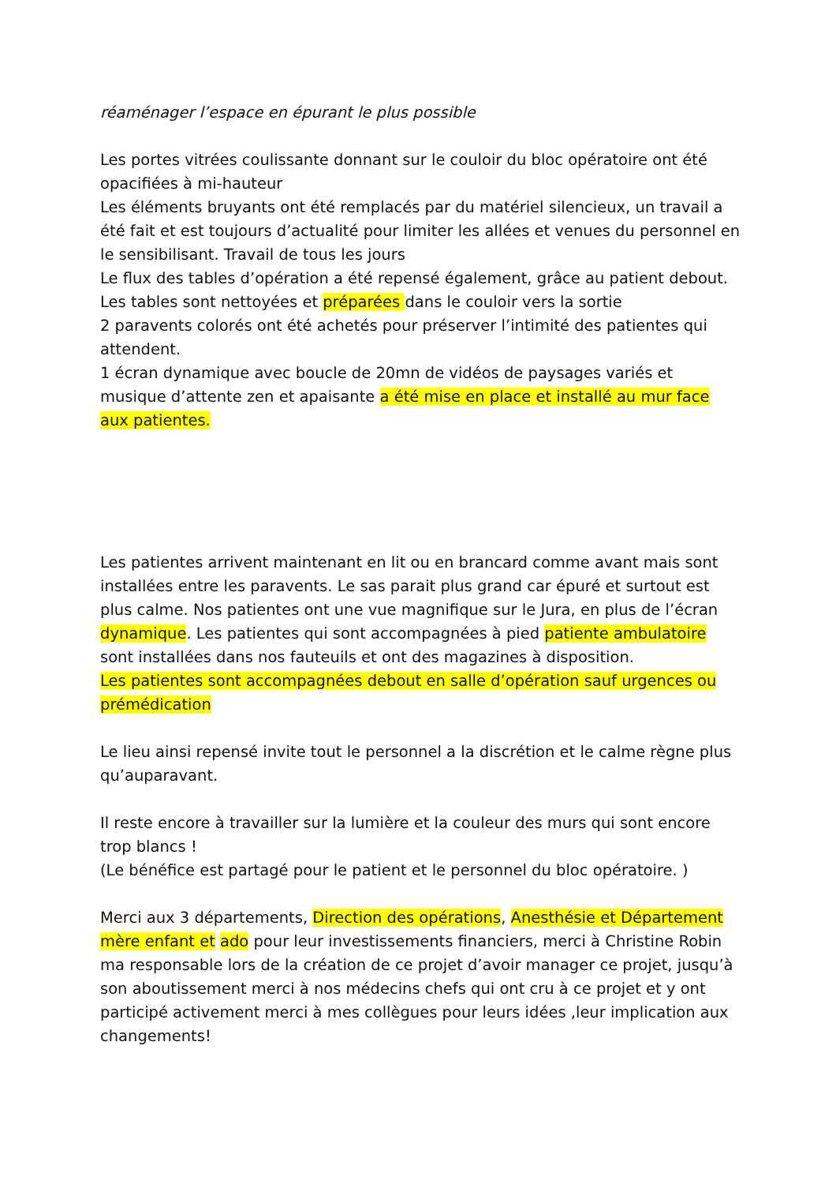réaménager l’espace en épurant le plus possible
Les portes vitrées coulissante donnant sur le couloir du bloc opératoire ont été opacifiées à mi-hauteur
Les éléments bruyants ont été remplacés par du matériel silencieux, un travail a été fait et est toujours d’actualité pour limiter les allées et venues du personnel en le sensibilisant. Travail de tous les jours
Le flux des tables d’opération a été repensé également, grâce au patient debout. Les tables sont nettoyées et préparées dans le couloir vers la sortie
2 paravents colorés ont été achetés pour préserver l’intimité des patientes qui attendent.
1 écran dynamique avec boucle de 20mn de vidéos de paysages variés et musique d’attente zen et apaisante a été mise en place et installé au mur face aux patientes.
Les patientes arrivent maintenant en lit ou en brancard comme avant mais sont installées entre les paravents. Le sas parait plus grand car épuré et surtout est plus calme. Nos patientes ont une vue magnifique sur le Jura, en plus de l’écran dynamique. Les patientes qui sont accompagnées à pied patiente ambulatoire sont installées dans nos fauteuils et ont des magazines à disposition.
Les patientes sont accompagnées debout en salle d’opération sauf urgences ou prémédication
Le lieu ainsi repensé invite tout le personnel a la discrétion et le calme règne plus qu’auparavant.
Il reste encore à travailler sur la lumière et la couleur des murs qui sont encore trop blancs !
(Le bénéfice est partagé pour le patient et le personnel du bloc opératoire. )
Merci aux 3 départements, Direction des opérations, Anesthésie et Département mère enfant et ado pour leur investissements financiers, merci à Christine Robin ma responsable lors de la création de ce projet d’avoir manager ce projet, jusqu’à son aboutissement merci à nos médecins chefs qui ont cru à ce projet et y ont participé activement merci à mes collègues pour leurs idées ,leur implication aux changements!